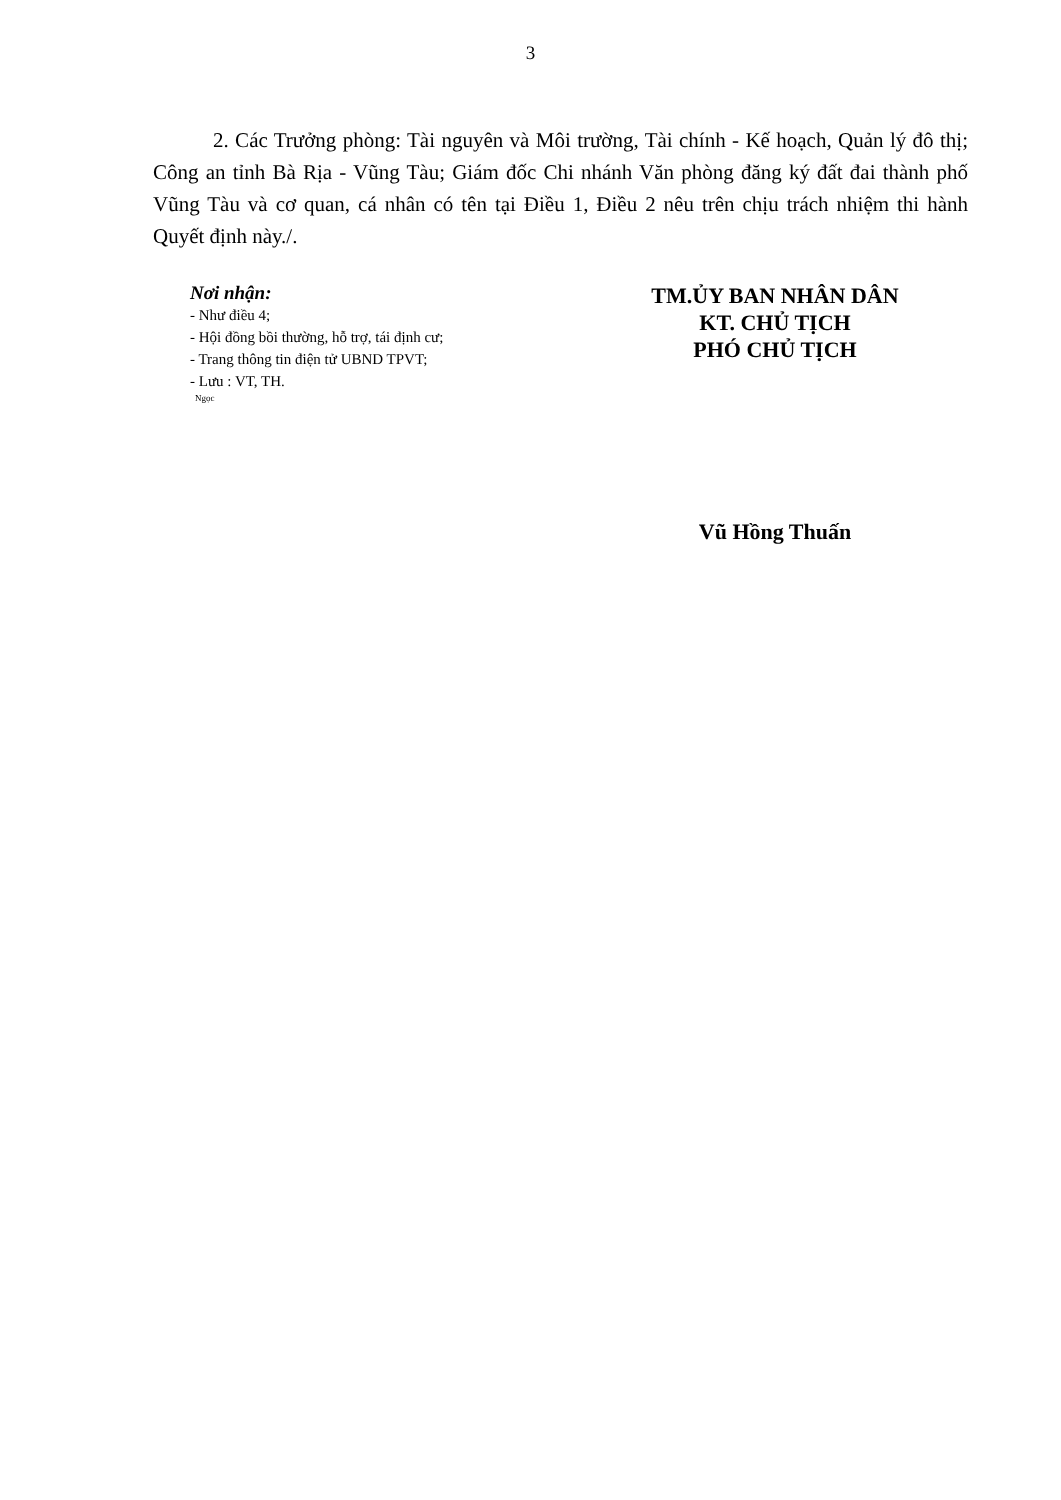3
2. Các Trưởng phòng: Tài nguyên và Môi trường, Tài chính - Kế hoạch, Quản lý đô thị; Công an tỉnh Bà Rịa - Vũng Tàu; Giám đốc Chi nhánh Văn phòng đăng ký đất đai thành phố Vũng Tàu và cơ quan, cá nhân có tên tại Điều 1, Điều 2 nêu trên chịu trách nhiệm thi hành Quyết định này./.
Nơi nhận:
- Như điều 4;
- Hội đồng bồi thường, hỗ trợ, tái định cư;
- Trang thông tin điện tử UBND TPVT;
- Lưu : VT, TH.
Ngọc
TM.ỦY BAN NHÂN DÂN
KT. CHỦ TỊCH
PHÓ CHỦ TỊCH
Vũ Hồng Thuấn